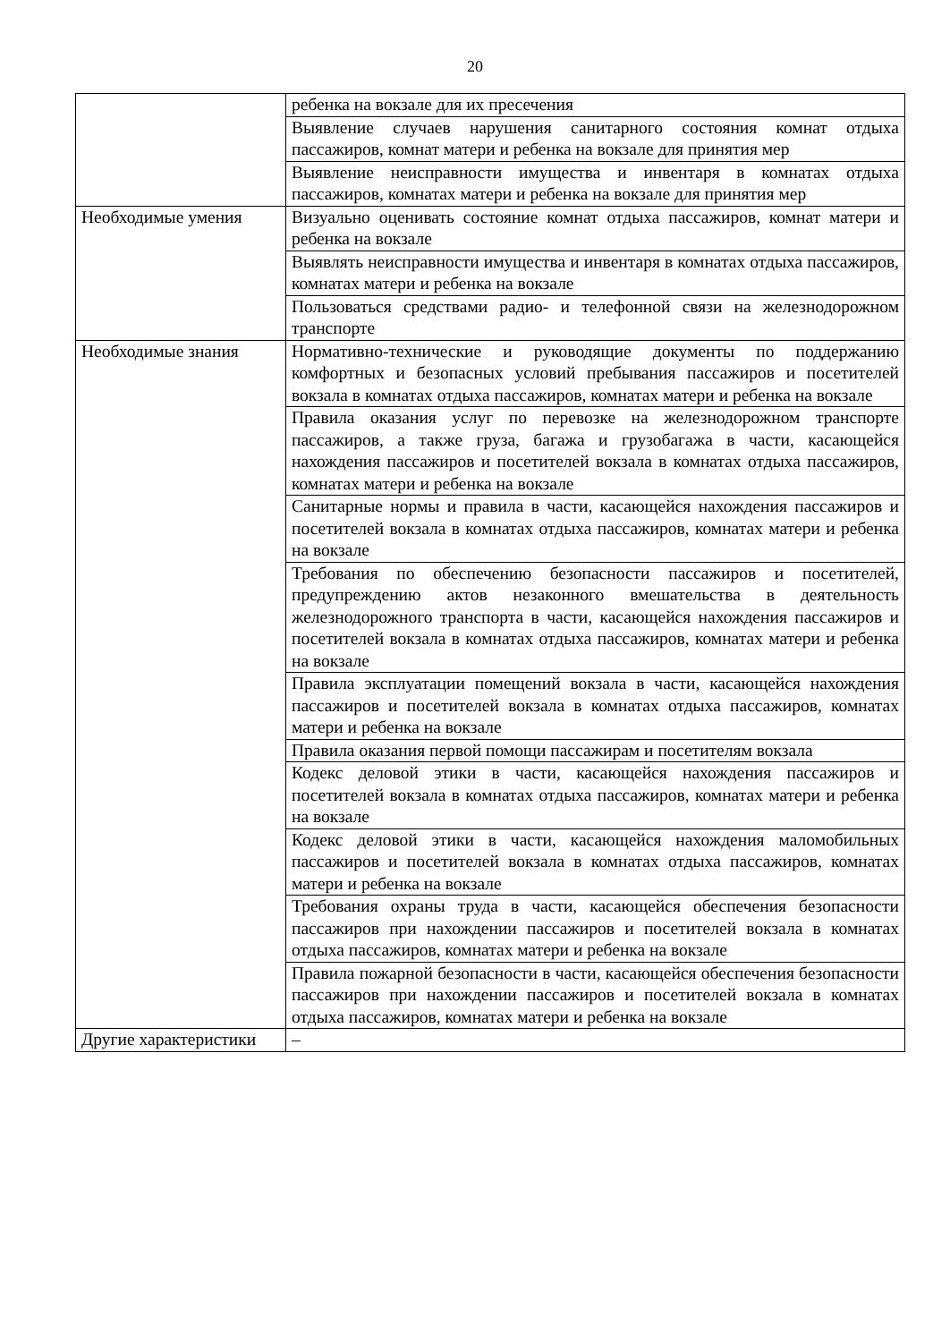20
| | ребенка на вокзале для их пресечения |
| | Выявление случаев нарушения санитарного состояния комнат отдыха пассажиров, комнат матери и ребенка на вокзале для принятия мер |
| | Выявление неисправности имущества и инвентаря в комнатах отдыха пассажиров, комнатах матери и ребенка на вокзале для принятия мер |
| Необходимые умения | Визуально оценивать состояние комнат отдыха пассажиров, комнат матери и ребенка на вокзале |
| | Выявлять неисправности имущества и инвентаря в комнатах отдыха пассажиров, комнатах матери и ребенка на вокзале |
| | Пользоваться средствами радио- и телефонной связи на железнодорожном транспорте |
| Необходимые знания | Нормативно-технические и руководящие документы по поддержанию комфортных и безопасных условий пребывания пассажиров и посетителей вокзала в комнатах отдыха пассажиров, комнатах матери и ребенка на вокзале |
| | Правила оказания услуг по перевозке на железнодорожном транспорте пассажиров, а также груза, багажа и грузобагажа в части, касающейся нахождения пассажиров и посетителей вокзала в комнатах отдыха пассажиров, комнатах матери и ребенка на вокзале |
| | Санитарные нормы и правила в части, касающейся нахождения пассажиров и посетителей вокзала в комнатах отдыха пассажиров, комнатах матери и ребенка на вокзале |
| | Требования по обеспечению безопасности пассажиров и посетителей, предупреждению актов незаконного вмешательства в деятельность железнодорожного транспорта в части, касающейся нахождения пассажиров и посетителей вокзала в комнатах отдыха пассажиров, комнатах матери и ребенка на вокзале |
| | Правила эксплуатации помещений вокзала в части, касающейся нахождения пассажиров и посетителей вокзала в комнатах отдыха пассажиров, комнатах матери и ребенка на вокзале |
| | Правила оказания первой помощи пассажирам и посетителям вокзала |
| | Кодекс деловой этики в части, касающейся нахождения пассажиров и посетителей вокзала в комнатах отдыха пассажиров, комнатах матери и ребенка на вокзале |
| | Кодекс деловой этики в части, касающейся нахождения маломобильных пассажиров и посетителей вокзала в комнатах отдыха пассажиров, комнатах матери и ребенка на вокзале |
| | Требования охраны труда в части, касающейся обеспечения безопасности пассажиров при нахождении пассажиров и посетителей вокзала в комнатах отдыха пассажиров, комнатах матери и ребенка на вокзале |
| | Правила пожарной безопасности в части, касающейся обеспечения безопасности пассажиров при нахождении пассажиров и посетителей вокзала в комнатах отдыха пассажиров, комнатах матери и ребенка на вокзале |
| Другие характеристики | – |